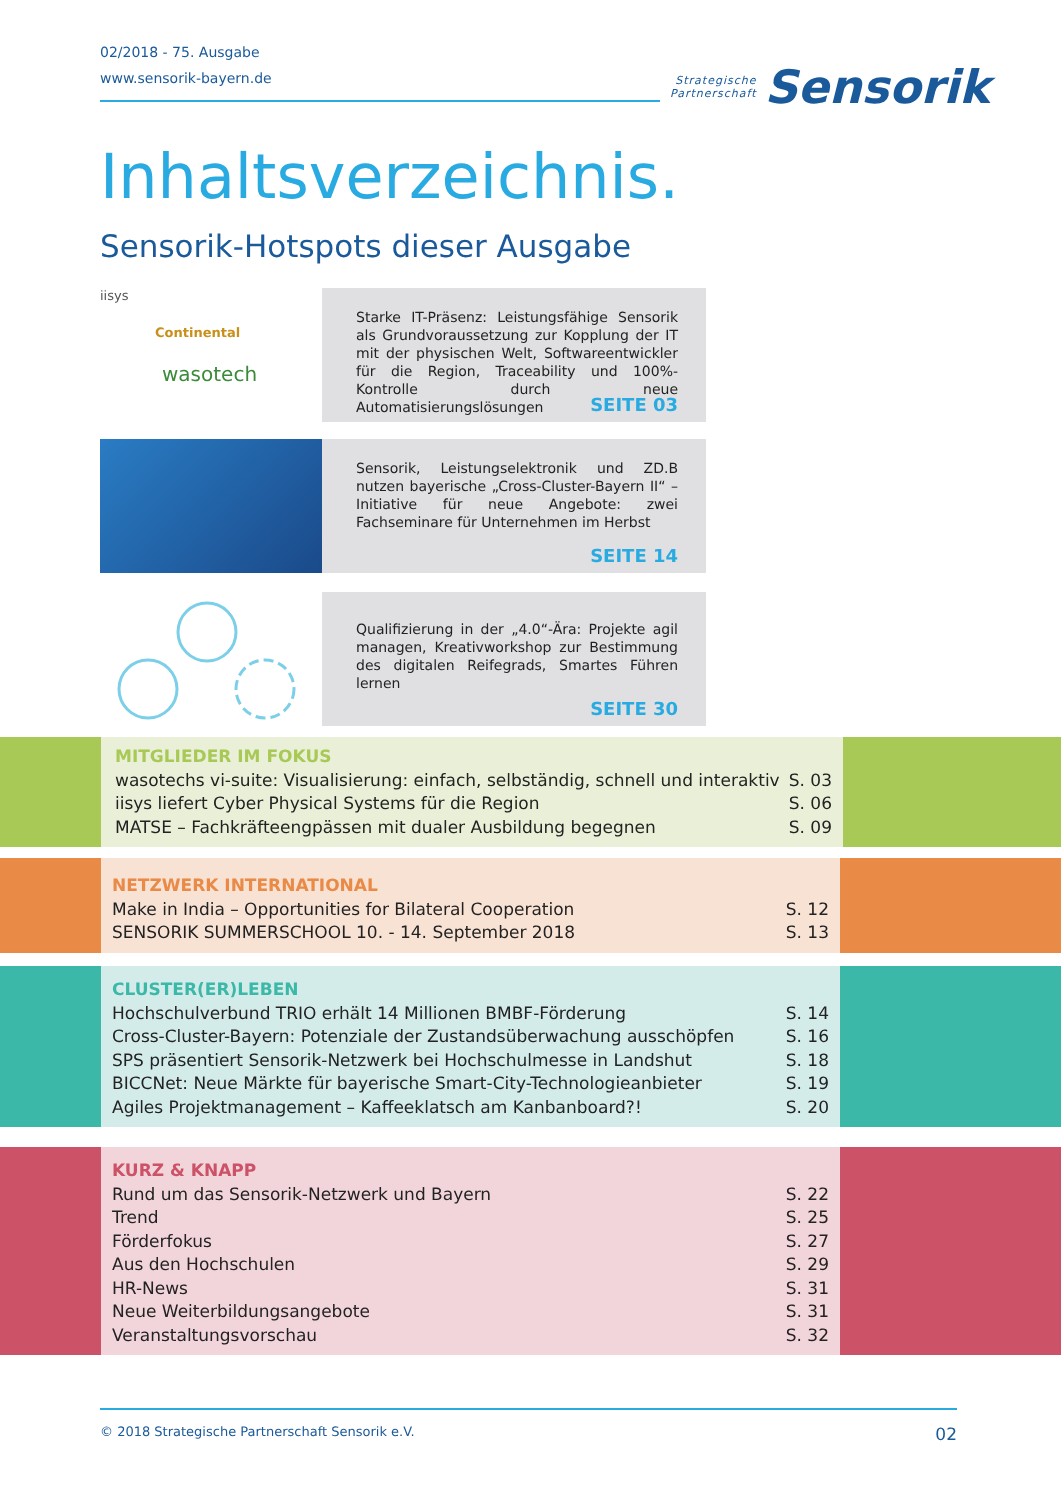02/2018 - 75. Ausgabe
www.sensorik-bayern.de
Strategische
Partnerschaft
Sensorik
Inhaltsverzeichnis.
Sensorik-Hotspots dieser Ausgabe
iisys
Continental
wasotech
Starke IT-Präsenz: Leistungsfähige Sensorik als Grundvoraussetzung zur Kopplung der IT mit der physischen Welt, Softwareentwickler für die Region, Traceability und 100%-Kontrolle durch neue Automatisierungslösungen
SEITE 03
Sensorik, Leistungselektronik und ZD.B nutzen bayerische „Cross-Cluster-Bayern II“ – Initiative für neue Angebote: zwei Fachseminare für Unternehmen im Herbst
SEITE 14
Qualifizierung in der „4.0“-Ära: Projekte agil managen, Kreativworkshop zur Bestimmung des digitalen Reifegrads, Smartes Führen lernen
SEITE 30
MITGLIEDER IM FOKUS
wasotechs vi-suite: Visualisierung: einfach, selbständig, schnell und interaktiv S. 03
iisys liefert Cyber Physical Systems für die Region S. 06
MATSE – Fachkräfteengpässen mit dualer Ausbildung begegnen S. 09
NETZWERK INTERNATIONAL
Make in India – Opportunities for Bilateral Cooperation S. 12
SENSORIK SUMMERSCHOOL 10. - 14. September 2018 S. 13
CLUSTER(ER)LEBEN
Hochschulverbund TRIO erhält 14 Millionen BMBF-Förderung S. 14
Cross-Cluster-Bayern: Potenziale der Zustandsüberwachung ausschöpfen S. 16
SPS präsentiert Sensorik-Netzwerk bei Hochschulmesse in Landshut S. 18
BICCNet: Neue Märkte für bayerische Smart-City-Technologieanbieter S. 19
Agiles Projektmanagement – Kaffeeklatsch am Kanbanboard?! S. 20
KURZ & KNAPP
Rund um das Sensorik-Netzwerk und Bayern S. 22
Trend S. 25
Förderfokus S. 27
Aus den Hochschulen S. 29
HR-News S. 31
Neue Weiterbildungsangebote S. 31
Veranstaltungsvorschau S. 32
© 2018 Strategische Partnerschaft Sensorik e.V. 02